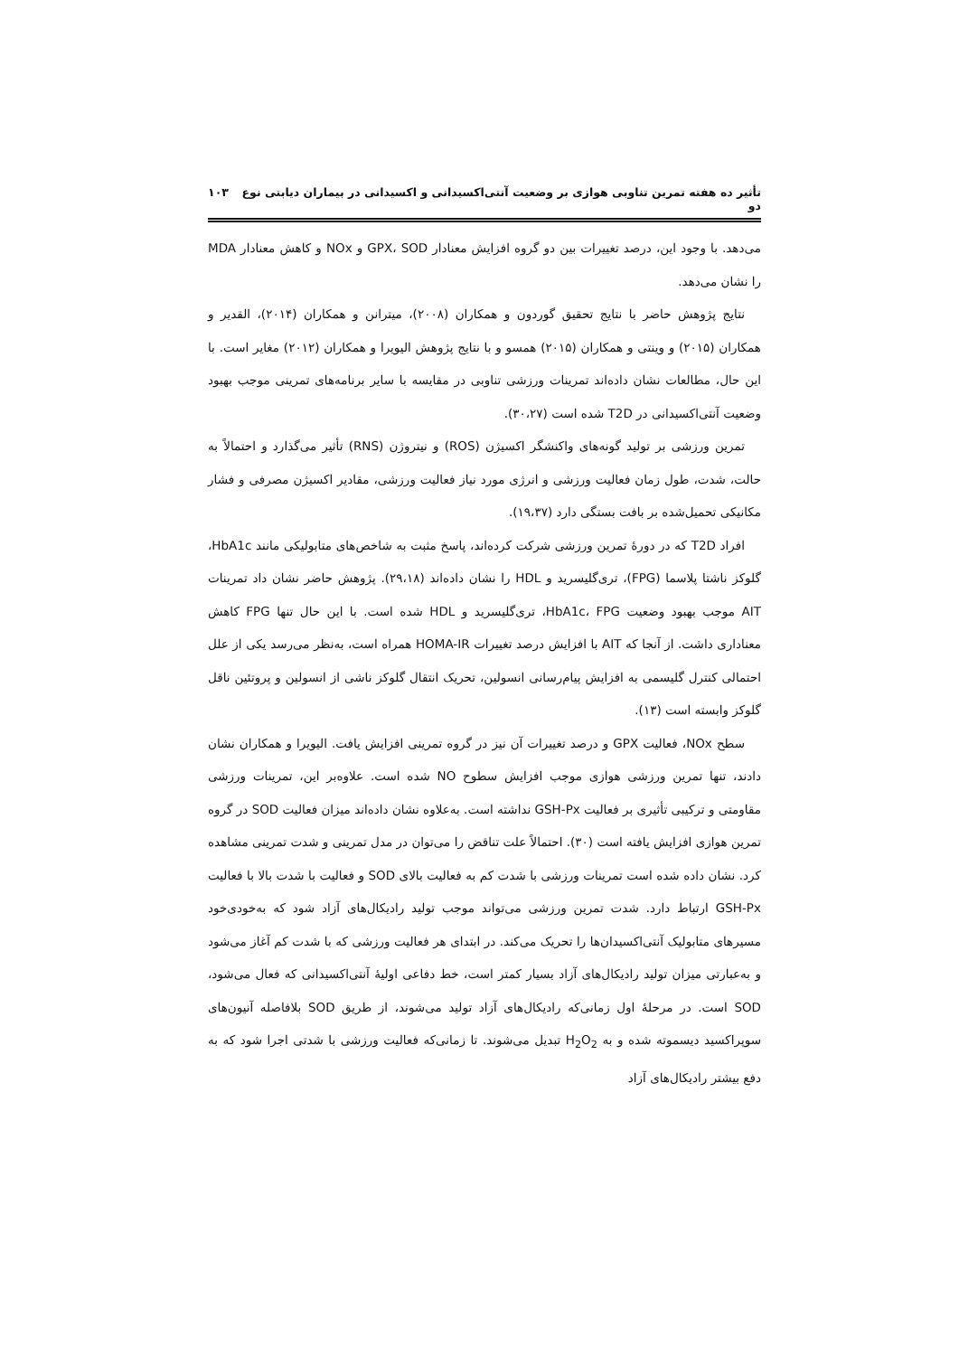تأثیر ده هفته تمرین تناوبی هوازی بر وضعیت آنتی‌اکسیدانی و اکسیدانی در بیماران دیابتی نوع دو ۱۰۳
می‌دهد. با وجود این، درصد تغییرات بین دو گروه افزایش معنادار GPX، SOD و NOx و کاهش معنادار MDA را نشان می‌دهد.
نتایج پژوهش حاضر با نتایج تحقیق گوردون و همکاران (۲۰۰۸)، میترانن و همکاران (۲۰۱۴)، القدیر و همکاران (۲۰۱۵) و وینتی و همکاران (۲۰۱۵) همسو و با نتایج پژوهش الیویرا و همکاران (۲۰۱۲) مغایر است. با این حال، مطالعات نشان داده‌اند تمرینات ورزشی تناوبی در مقایسه با سایر برنامه‌های تمرینی موجب بهبود وضعیت آنتی‌اکسیدانی در T2D شده است (۳۰،۲۷).
تمرین ورزشی بر تولید گونه‌های واکنشگر اکسیژن (ROS) و نیتروژن (RNS) تأثیر می‌گذارد و احتمالاً به حالت، شدت، طول زمان فعالیت ورزشی و انرژی مورد نیاز فعالیت ورزشی، مقادیر اکسیژن مصرفی و فشار مکانیکی تحمیل‌شده بر بافت بستگی دارد (۱۹،۳۷).
افراد T2D که در دورهٔ تمرین ورزشی شرکت کرده‌اند، پاسخ مثبت به شاخص‌های متابولیکی مانند HbA1c، گلوکز ناشتا پلاسما (FPG)، تری‌گلیسرید و HDL را نشان داده‌اند (۲۹،۱۸). پژوهش حاضر نشان داد تمرینات AIT موجب بهبود وضعیت HbA1c، FPG، تری‌گلیسرید و HDL شده است. با این حال تنها FPG کاهش معناداری داشت. از آنجا که AIT با افزایش درصد تغییرات HOMA-IR همراه است، به‌نظر می‌رسد یکی از علل احتمالی کنترل گلیسمی به افزایش پیام‌رسانی انسولین، تحریک انتقال گلوکز ناشی از انسولین و پروتئین ناقل گلوکز وابسته است (۱۳).
سطح NOx، فعالیت GPX و درصد تغییرات آن نیز در گروه تمرینی افزایش یافت. الیویرا و همکاران نشان دادند، تنها تمرین ورزشی هوازی موجب افزایش سطوح NO شده است. علاوه‌بر این، تمرینات ورزشی مقاومتی و ترکیبی تأثیری بر فعالیت GSH-Px نداشته است. به‌علاوه نشان داده‌اند میزان فعالیت SOD در گروه تمرین هوازی افزایش یافته است (۳۰). احتمالاً علت تناقض را می‌توان در مدل تمرینی و شدت تمرینی مشاهده کرد. نشان داده شده است تمرینات ورزشی با شدت کم به فعالیت بالای SOD و فعالیت با شدت بالا با فعالیت GSH-Px ارتباط دارد. شدت تمرین ورزشی می‌تواند موجب تولید رادیکال‌های آزاد شود که به‌خودی‌خود مسیرهای متابولیک آنتی‌اکسیدان‌ها را تحریک می‌کند. در ابتدای هر فعالیت ورزشی که با شدت کم آغاز می‌شود و به‌عبارتی میزان تولید رادیکال‌های آزاد بسیار کمتر است، خط دفاعی اولیهٔ آنتی‌اکسیدانی که فعال می‌شود، SOD است. در مرحلهٔ اول زمانی‌که رادیکال‌های آزاد تولید می‌شوند، از طریق SOD بلافاصله آنیون‌های سوپراکسید دیسموته شده و به H<sub>2</sub>O<sub>2</sub> تبدیل می‌شوند. تا زمانی‌که فعالیت ورزشی با شدتی اجرا شود که به دفع بیشتر رادیکال‌های آزاد